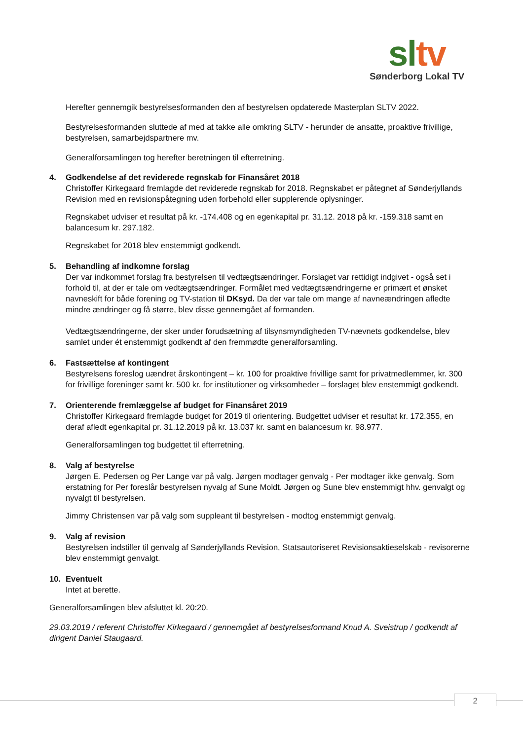sl tv
Sønderborg Lokal TV
Herefter gennemgik bestyrelsesformanden den af bestyrelsen opdaterede Masterplan SLTV 2022.
Bestyrelsesformanden sluttede af med at takke alle omkring SLTV - herunder de ansatte, proaktive frivillige, bestyrelsen, samarbejdspartnere mv.
Generalforsamlingen tog herefter beretningen til efterretning.
4. Godkendelse af det reviderede regnskab for Finansåret 2018
Christoffer Kirkegaard fremlagde det reviderede regnskab for 2018. Regnskabet er påtegnet af Sønderjyllands Revision med en revisionspåtegning uden forbehold eller supplerende oplysninger.
Regnskabet udviser et resultat på kr. -174.408 og en egenkapital pr. 31.12. 2018 på kr. -159.318 samt en balancesum kr. 297.182.
Regnskabet for 2018 blev enstemmigt godkendt.
5. Behandling af indkomne forslag
Der var indkommet forslag fra bestyrelsen til vedtægtsændringer. Forslaget var rettidigt indgivet - også set i forhold til, at der er tale om vedtægtsændringer. Formålet med vedtægtsændringerne er primært et ønsket navneskift for både forening og TV-station til DKsyd. Da der var tale om mange af navneændringen afledte mindre ændringer og få større, blev disse gennemgået af formanden.
Vedtægtsændringerne, der sker under forudsætning af tilsynsmyndigheden TV-nævnets godkendelse, blev samlet under ét enstemmigt godkendt af den fremmødte generalforsamling.
6. Fastsættelse af kontingent
Bestyrelsens foreslog uændret årskontingent – kr. 100 for proaktive frivillige samt for privatmedlemmer, kr. 300 for frivillige foreninger samt kr. 500 kr. for institutioner og virksomheder – forslaget blev enstemmigt godkendt.
7. Orienterende fremlæggelse af budget for Finansåret 2019
Christoffer Kirkegaard fremlagde budget for 2019 til orientering. Budgettet udviser et resultat kr. 172.355, en deraf afledt egenkapital pr. 31.12.2019 på kr. 13.037 kr. samt en balancesum kr. 98.977.
Generalforsamlingen tog budgettet til efterretning.
8. Valg af bestyrelse
Jørgen E. Pedersen og Per Lange var på valg. Jørgen modtager genvalg - Per modtager ikke genvalg. Som erstatning for Per foreslår bestyrelsen nyvalg af Sune Moldt. Jørgen og Sune blev enstemmigt hhv. genvalgt og nyvalgt til bestyrelsen.
Jimmy Christensen var på valg som suppleant til bestyrelsen - modtog enstemmigt genvalg.
9. Valg af revision
Bestyrelsen indstiller til genvalg af Sønderjyllands Revision, Statsautoriseret Revisionsaktieselskab - revisorerne blev enstemmigt genvalgt.
10. Eventuelt
Intet at berette.
Generalforsamlingen blev afsluttet kl. 20:20.
29.03.2019 / referent Christoffer Kirkegaard / gennemgået af bestyrelsesformand Knud A. Sveistrup / godkendt af dirigent Daniel Staugaard.
2